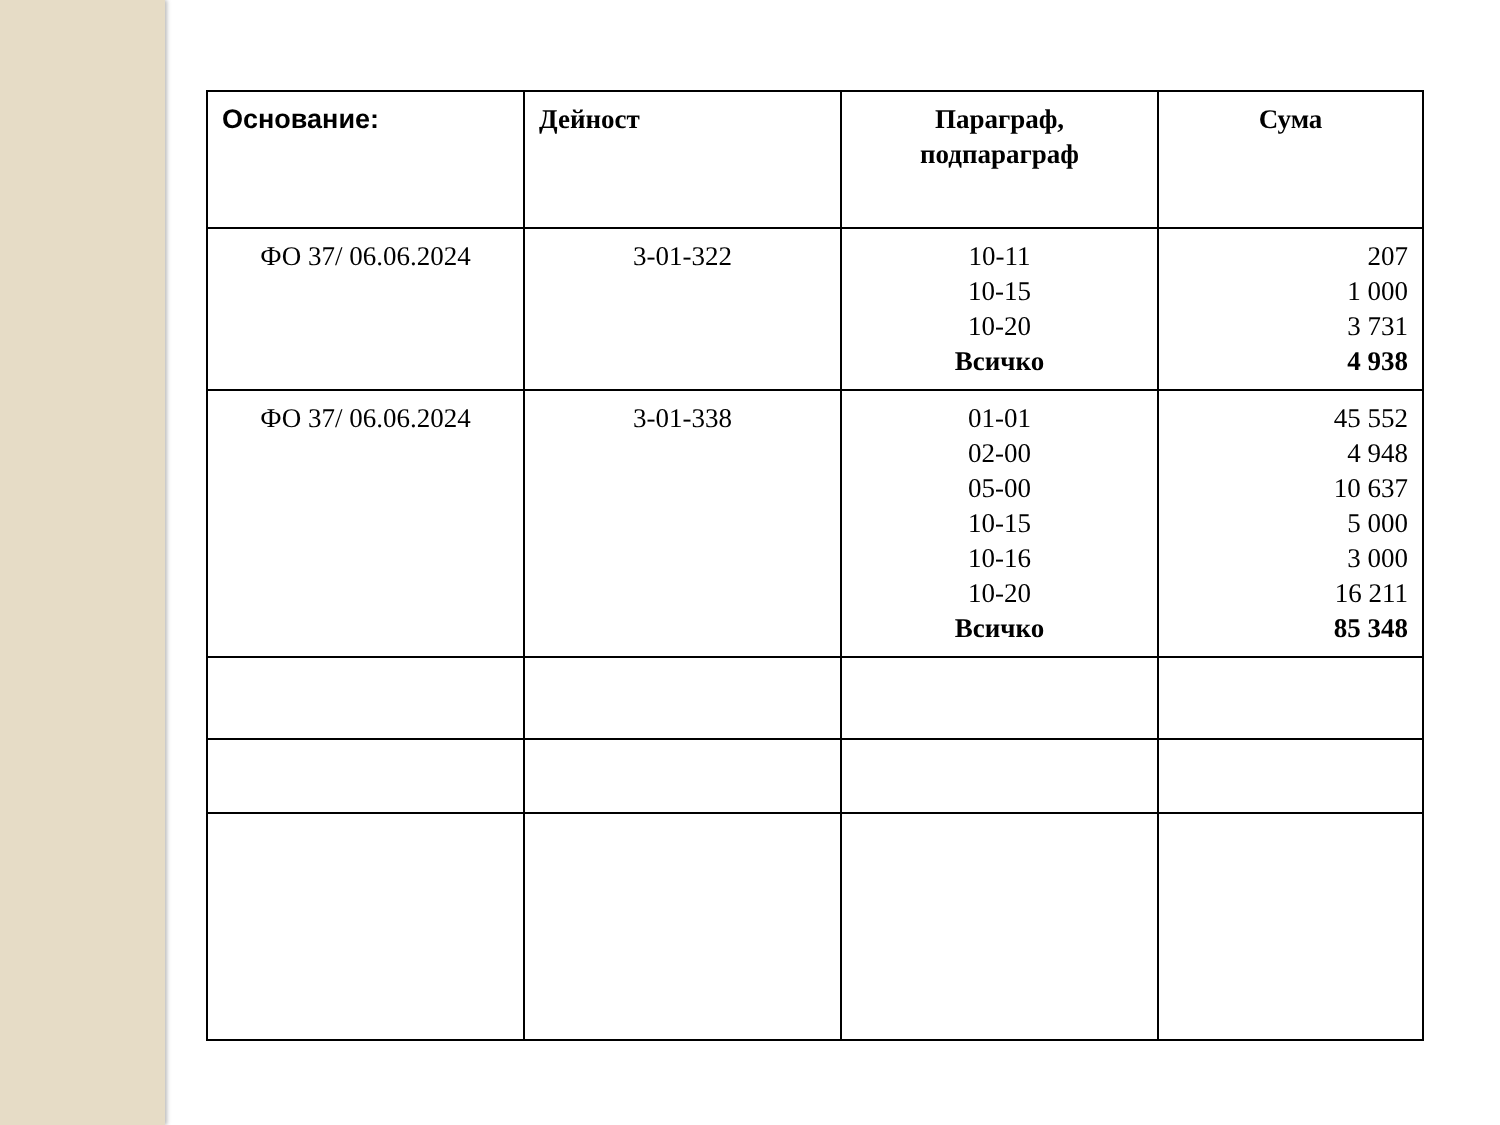| Основание: | Дейност | Параграф, подпараграф | Сума |
| --- | --- | --- | --- |
| ФО 37/ 06.06.2024 | 3-01-322 | 10-11 10-15 10-20 Всичко | 207 1 000 3 731 4 938 |
| ФО 37/ 06.06.2024 | 3-01-338 | 01-01 02-00 05-00 10-15 10-16 10-20 Всичко | 45 552 4 948 10 637 5 000 3 000 16 211 85 348 |